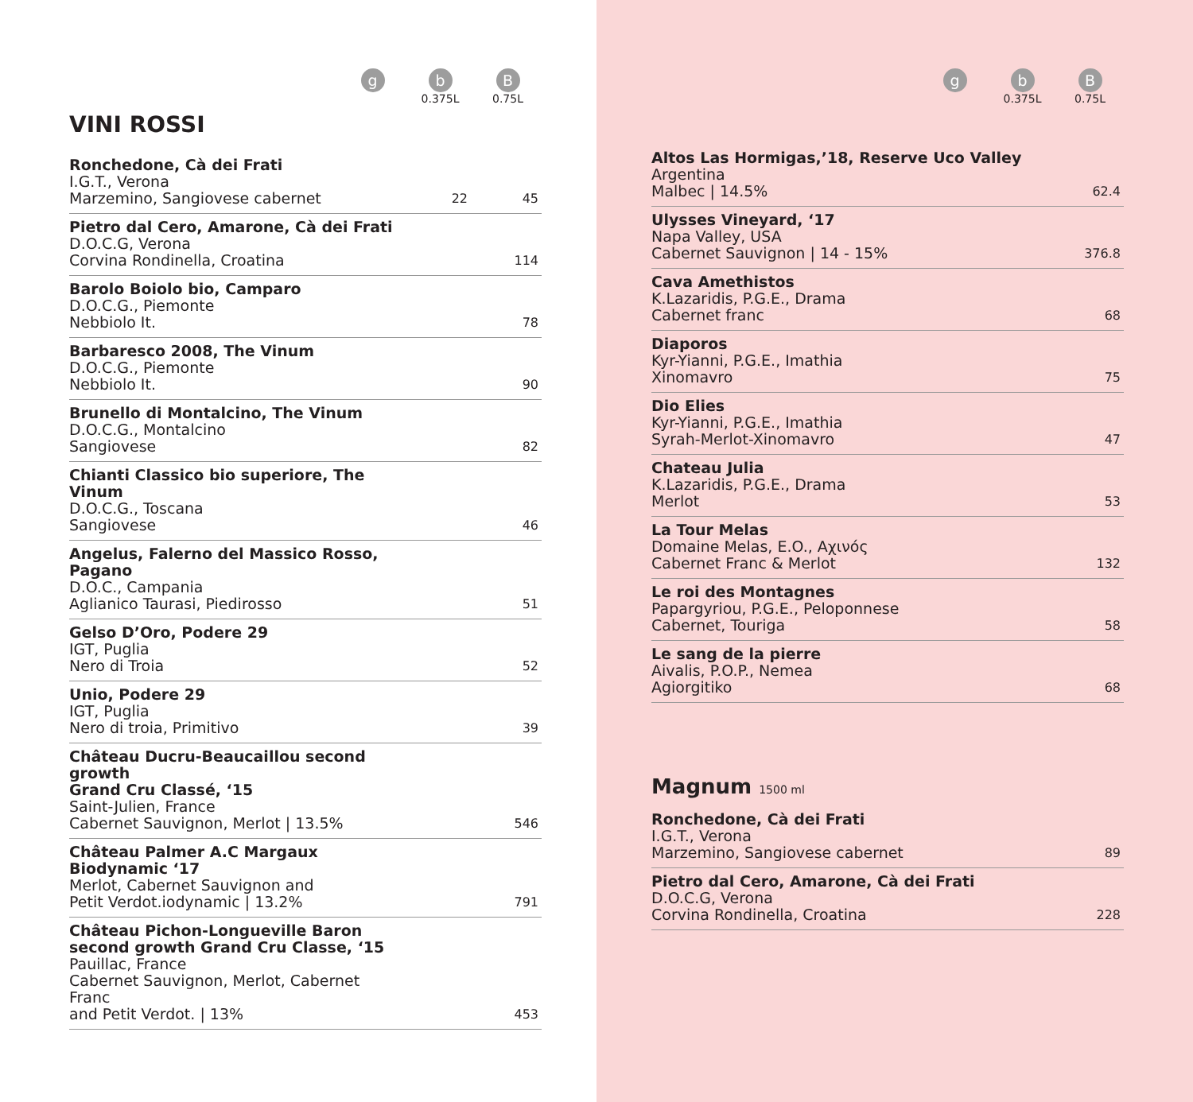g
b
0.375L
B
0.75L
VINI ROSSI
| Ronchedone, Cà dei Frati I.G.T., Verona Marzemino, Sangiovese cabernet | 22 | 45 |
| Pietro dal Cero, Amarone, Cà dei Frati D.O.C.G, Verona Corvina Rondinella, Croatina | | 114 |
| Barolo Boiolo bio, Camparo D.O.C.G., Piemonte Nebbiolo It. | | 78 |
| Barbaresco 2008, The Vinum D.O.C.G., Piemonte Nebbiolo It. | | 90 |
| Brunello di Montalcino, The Vinum D.O.C.G., Montalcino Sangiovese | | 82 |
| Chianti Classico bio superiore, The Vinum D.O.C.G., Toscana Sangiovese | | 46 |
| Angelus, Falerno del Massico Rosso, Pagano D.O.C., Campania Aglianico Taurasi, Piedirosso | | 51 |
| Gelso D’Oro, Podere 29 IGT, Puglia Nero di Troia | | 52 |
| Unio, Podere 29 IGT, Puglia Nero di troia, Primitivo | | 39 |
| Château Ducru-Beaucaillou second growth Grand Cru Classé, ‘15 Saint-Julien, France Cabernet Sauvignon, Merlot / 13.5% | | 546 |
| Château Palmer A.C Margaux Biodynamic ‘17 Merlot, Cabernet Sauvignon and Petit Verdot.iodynamic / 13.2% | | 791 |
| Château Pichon-Longueville Baron second growth Grand Cru Classe, ‘15 Pauillac, France Cabernet Sauvignon, Merlot, Cabernet Franc and Petit Verdot. / 13% | | 453 |
g
b
0.375L
B
0.75L
| Altos Las Hormigas,’18, Reserve Uco Valley Argentina Malbec / 14.5% | 62.4 |
| Ulysses Vineyard, ‘17 Napa Valley, USA Cabernet Sauvignon / 14 - 15% | 376.8 |
| Cava Amethistos K.Lazaridis, P.G.E., Drama Cabernet franc | 68 |
| Diaporos Kyr-Yianni, P.G.E., Imathia Xinomavro | 75 |
| Dio Elies Kyr-Yianni, P.G.E., Imathia Syrah-Merlot-Xinomavro | 47 |
| Chateau Julia K.Lazaridis, P.G.E., Drama Merlot | 53 |
| La Tour Melas Domaine Melas, E.O., Αχινός Cabernet Franc & Merlot | 132 |
| Le roi des Montagnes Papargyriou, P.G.E., Peloponnese Cabernet, Touriga | 58 |
| Le sang de la pierre Aivalis, P.O.P., Nemea Agiorgitiko | 68 |
Magnum 1500 ml
| Ronchedone, Cà dei Frati I.G.T., Verona Marzemino, Sangiovese cabernet | 89 |
| Pietro dal Cero, Amarone, Cà dei Frati D.O.C.G, Verona Corvina Rondinella, Croatina | 228 |